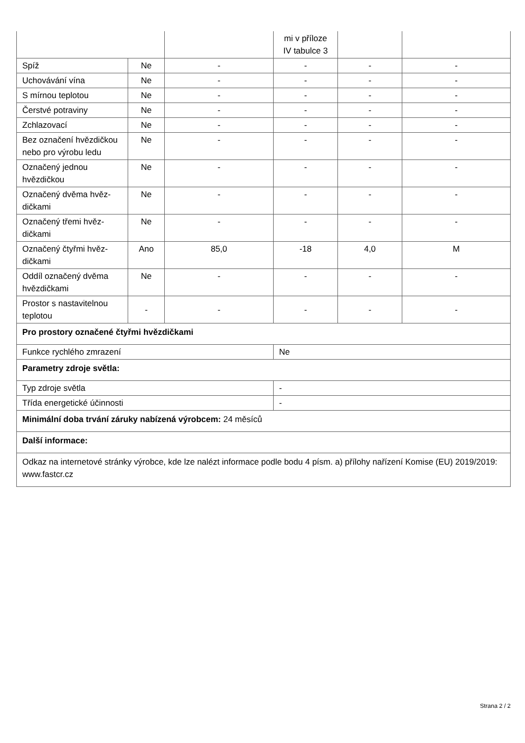| | | | mi v příloze IV tabulce 3 | | |
| Spíž | Ne | - | - | - | - |
| Uchovávání vína | Ne | - | - | - | - |
| S mírnou teplotou | Ne | - | - | - | - |
| Čerstvé potraviny | Ne | - | - | - | - |
| Zchlazovací | Ne | - | - | - | - |
| Bez označení hvězdič­kou nebo pro výrobu ledu | Ne | - | - | - | - |
| Označený jednou hvězdičkou | Ne | - | - | - | - |
| Označený dvěma hvěz­dičkami | Ne | - | - | - | - |
| Označený třemi hvěz­dičkami | Ne | - | - | - | - |
| Označený čtyřmi hvěz­dičkami | Ano | 85,0 | -18 | 4,0 | M |
| Oddíl označený dvěma hvězdičkami | Ne | - | - | - | - |
| Prostor s nastavitelnou teplotou | - | - | - | - | - |
| Pro prostory označené čtyřmi hvězdičkami | | | | | |
| Funkce rychlého zmrazení | | | Ne | | |
| Parametry zdroje světla: | | | | | |
| Typ zdroje světla | | | - | | |
| Třída energetické účinnosti | | | - | | |
| Minimální doba trvání záruky nabízená výrobcem: 24 měsíců | | | | | |
| Další informace: | | | | | |
| Odkaz na internetové stránky výrobce, kde lze nalézt informace podle bodu 4 písm. a) přílohy nařízení Komise (EU) 2019/2019: www.fastcr.cz | | | | | |
Strana 2 / 2